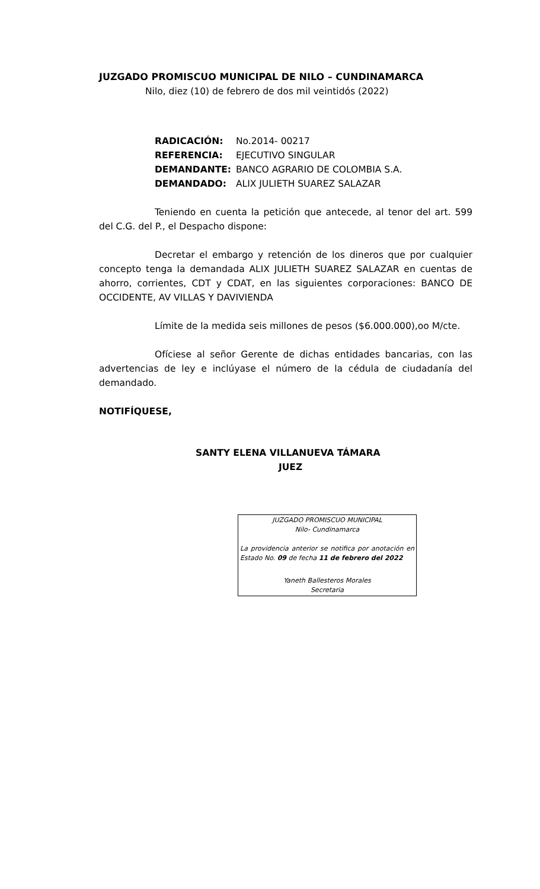JUZGADO PROMISCUO MUNICIPAL DE NILO – CUNDINAMARCA
Nilo, diez (10) de febrero de dos mil veintidós (2022)
RADICACIÓN: No.2014- 00217
REFERENCIA: EJECUTIVO SINGULAR
DEMANDANTE: BANCO AGRARIO DE COLOMBIA S.A.
DEMANDADO: ALIX JULIETH SUAREZ SALAZAR
Teniendo en cuenta la petición que antecede, al tenor del art. 599 del C.G. del P., el Despacho dispone:
Decretar el embargo y retención de los dineros que por cualquier concepto tenga la demandada ALIX JULIETH SUAREZ SALAZAR en cuentas de ahorro, corrientes, CDT y CDAT, en las siguientes corporaciones: BANCO DE OCCIDENTE, AV VILLAS Y DAVIVIENDA
Límite de la medida seis millones de pesos ($6.000.000),oo M/cte.
Ofíciese al señor Gerente de dichas entidades bancarias, con las advertencias de ley e inclúyase el número de la cédula de ciudadanía del demandado.
NOTIFÍQUESE,
SANTY ELENA VILLANUEVA TÁMARA
JUEZ
JUZGADO PROMISCUO MUNICIPAL
Nilo- Cundinamarca
La providencia anterior se notifica por anotación en Estado No. 09 de fecha 11 de febrero del 2022
Yaneth Ballesteros Morales
Secretaria